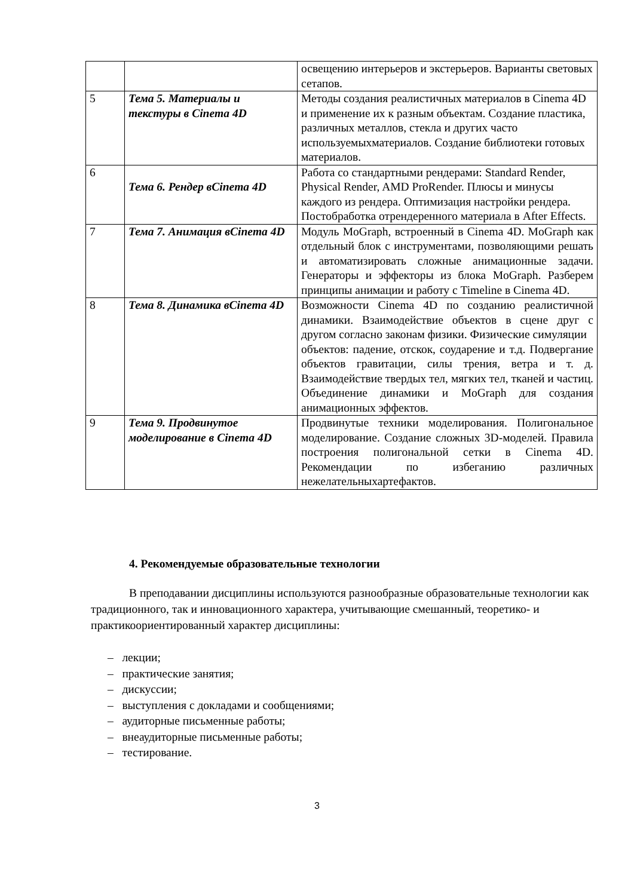| | | освещению интерьеров и экстерьеров. Варианты световых сетапов. |
| 5 | Тема 5. Материалы и текстуры в Cinema 4D | Методы создания реалистичных материалов в Cinema 4D и применение их к разным объектам. Создание пластика, различных металлов, стекла и других часто используемыхматериалов. Создание библиотеки готовых материалов. |
| 6 | Тема 6. Рендер вCinema 4D | Работа со стандартными рендерами: Standard Render, Physical Render, AMD ProRender. Плюсы и минусы каждого из рендера. Оптимизация настройки рендера. Постобработка отрендеренного материала в After Effects. |
| 7 | Тема 7. Анимация вCinema 4D | Модуль MoGraph, встроенный в Cinema 4D. MoGraph как отдельный блок с инструментами, позволяющими решать и автоматизировать сложные анимационные задачи. Генераторы и эффекторы из блока MoGraph. Разберем принципы анимации и работу с Timeline в Cinema 4D. |
| 8 | Тема 8. Динамика вCinema 4D | Возможности Cinema 4D по созданию реалистичной динамики. Взаимодействие объектов в сцене друг с другом согласно законам физики. Физические симуляции объектов: падение, отскок, соударение и т.д. Подвергание объектов гравитации, силы трения, ветра и т. д. Взаимодействие твердых тел, мягких тел, тканей и частиц. Объединение динамики и MoGraph для создания анимационных эффектов. |
| 9 | Тема 9. Продвинутое моделирование в Cinema 4D | Продвинутые техники моделирования. Полигональное моделирование. Создание сложных 3D-моделей. Правила построения полигональной сетки в Cinema 4D. Рекомендации по избеганию различных нежелательныхартефактов. |
4. Рекомендуемые образовательные технологии
В преподавании дисциплины используются разнообразные образовательные технологии как традиционного, так и инновационного характера, учитывающие смешанный, теоретико- и практикоориентированный характер дисциплины:
– лекции;
– практические занятия;
– дискуссии;
– выступления с докладами и сообщениями;
– аудиторные письменные работы;
– внеаудиторные письменные работы;
– тестирование.
3